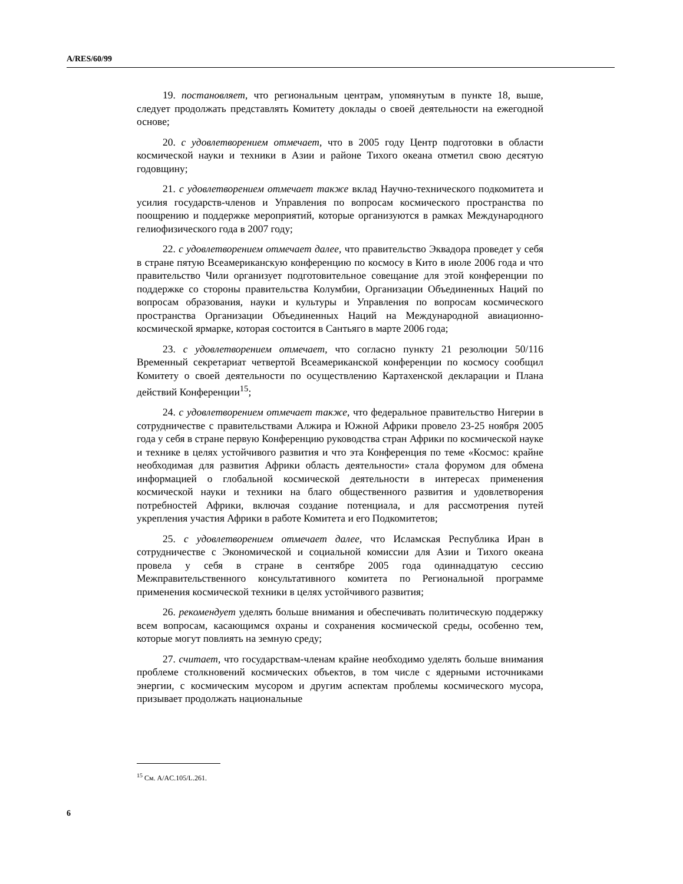A/RES/60/99
19. постановляет, что региональным центрам, упомянутым в пункте 18, выше, следует продолжать представлять Комитету доклады о своей деятельности на ежегодной основе;
20. с удовлетворением отмечает, что в 2005 году Центр подготовки в области космической науки и техники в Азии и районе Тихого океана отметил свою десятую годовщину;
21. с удовлетворением отмечает также вклад Научно-технического подкомитета и усилия государств-членов и Управления по вопросам космического пространства по поощрению и поддержке мероприятий, которые организуются в рамках Международного гелиофизического года в 2007 году;
22. с удовлетворением отмечает далее, что правительство Эквадора проведет у себя в стране пятую Всеамериканскую конференцию по космосу в Кито в июле 2006 года и что правительство Чили организует подготовительное совещание для этой конференции по поддержке со стороны правительства Колумбии, Организации Объединенных Наций по вопросам образования, науки и культуры и Управления по вопросам космического пространства Организации Объединенных Наций на Международной авиационно-космической ярмарке, которая состоится в Сантьяго в марте 2006 года;
23. с удовлетворением отмечает, что согласно пункту 21 резолюции 50/116 Временный секретариат четвертой Всеамериканской конференции по космосу сообщил Комитету о своей деятельности по осуществлению Картахенской декларации и Плана действий Конференции<sup>15</sup>;
24. с удовлетворением отмечает также, что федеральное правительство Нигерии в сотрудничестве с правительствами Алжира и Южной Африки провело 23-25 ноября 2005 года у себя в стране первую Конференцию руководства стран Африки по космической науке и технике в целях устойчивого развития и что эта Конференция по теме «Космос: крайне необходимая для развития Африки область деятельности» стала форумом для обмена информацией о глобальной космической деятельности в интересах применения космической науки и техники на благо общественного развития и удовлетворения потребностей Африки, включая создание потенциала, и для рассмотрения путей укрепления участия Африки в работе Комитета и его Подкомитетов;
25. с удовлетворением отмечает далее, что Исламская Республика Иран в сотрудничестве с Экономической и социальной комиссии для Азии и Тихого океана провела у себя в стране в сентябре 2005 года одиннадцатую сессию Межправительственного консультативного комитета по Региональной программе применения космической техники в целях устойчивого развития;
26. рекомендует уделять больше внимания и обеспечивать политическую поддержку всем вопросам, касающимся охраны и сохранения космической среды, особенно тем, которые могут повлиять на земную среду;
27. считает, что государствам-членам крайне необходимо уделять больше внимания проблеме столкновений космических объектов, в том числе с ядерными источниками энергии, с космическим мусором и другим аспектам проблемы космического мусора, призывает продолжать национальные
<sup>15</sup> См. A/AC.105/L.261.
6